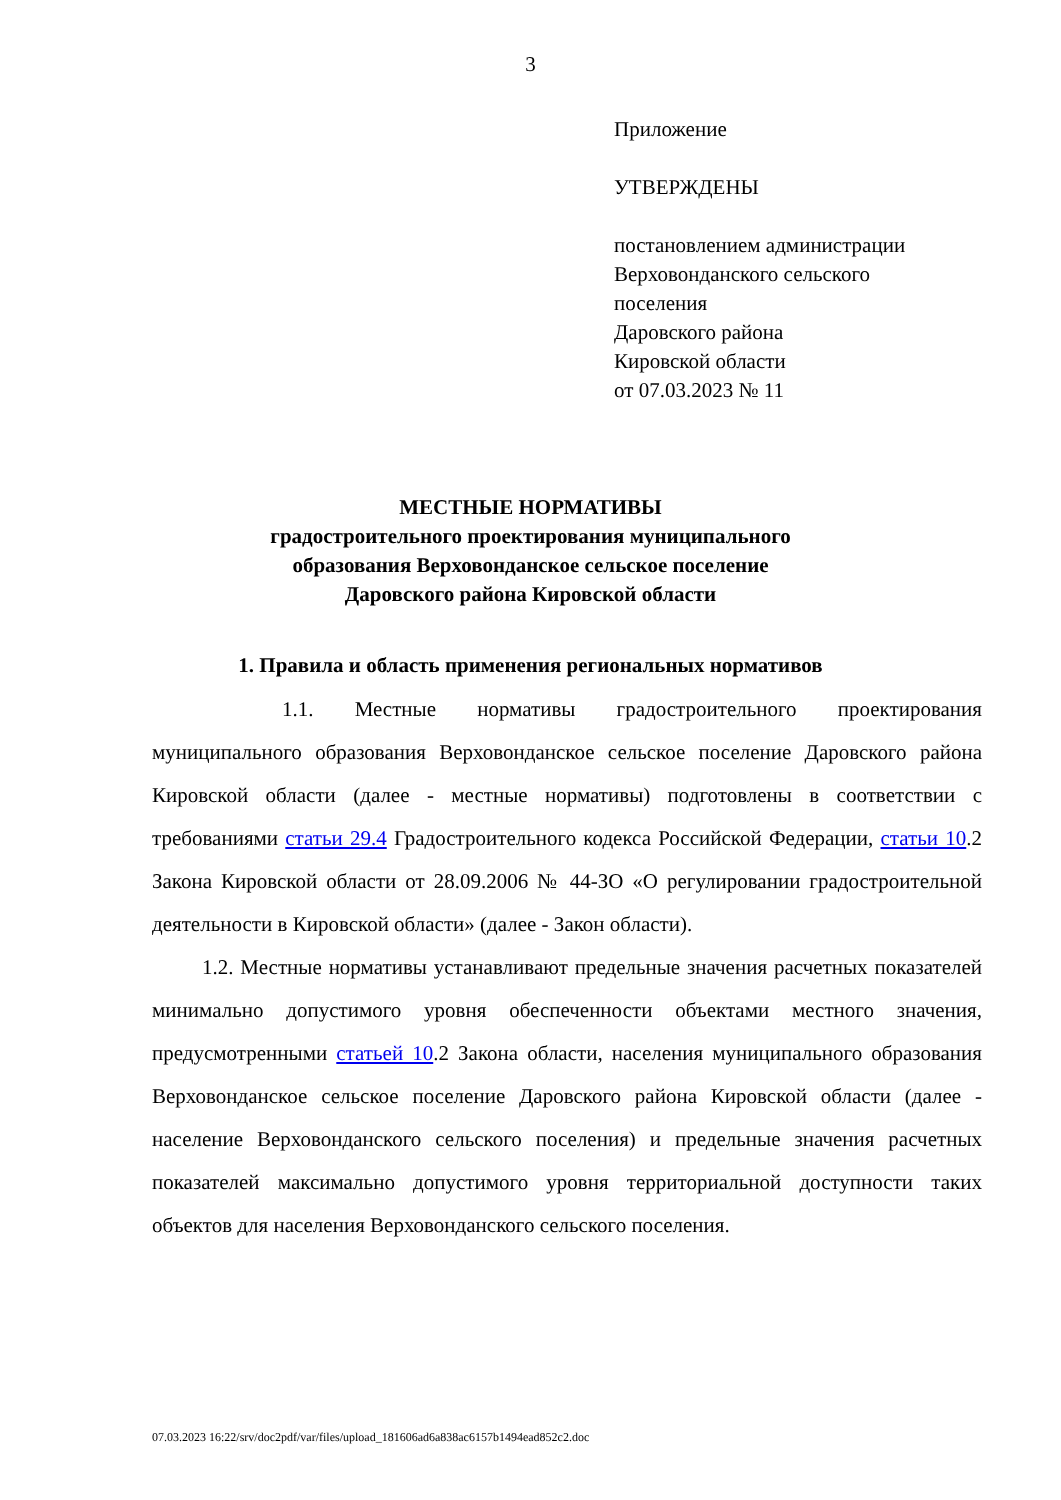3
Приложение
УТВЕРЖДЕНЫ
постановлением администрации
Верховонданского сельского
поселения
Даровского района
Кировской области
от 07.03.2023 № 11
МЕСТНЫЕ НОРМАТИВЫ
градостроительного проектирования муниципального
образования Верховонданское сельское поселение
Даровского района Кировской области
1. Правила и область применения региональных нормативов
1.1. Местные нормативы градостроительного проектирования муниципального образования Верховонданское сельское поселение Даровского района Кировской области (далее - местные нормативы) подготовлены в соответствии с требованиями статьи 29.4 Градостроительного кодекса Российской Федерации, статьи 10.2 Закона Кировской области от 28.09.2006 № 44-ЗО «О регулировании градостроительной деятельности в Кировской области» (далее - Закон области).
1.2. Местные нормативы устанавливают предельные значения расчетных показателей минимально допустимого уровня обеспеченности объектами местного значения, предусмотренными статьей 10.2 Закона области, населения муниципального образования Верховонданское сельское поселение Даровского района Кировской области (далее - население Верховонданского сельского поселения) и предельные значения расчетных показателей максимально допустимого уровня территориальной доступности таких объектов для населения Верховонданского сельского поселения.
07.03.2023 16:22/srv/doc2pdf/var/files/upload_181606ad6a838ac6157b1494ead852c2.doc